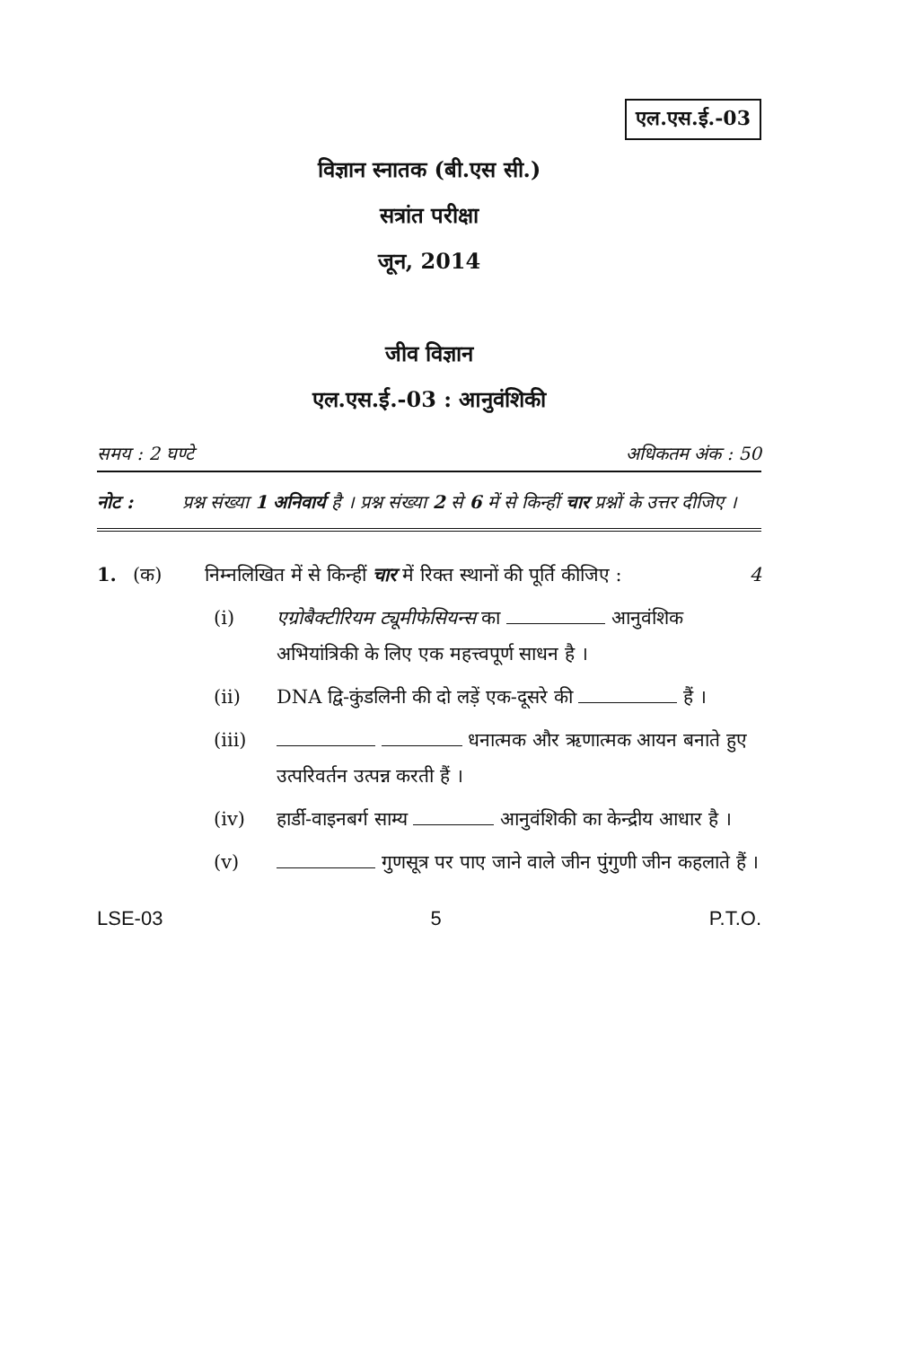एल.एस.ई.-03
विज्ञान स्नातक (बी.एस सी.)
सत्रांत परीक्षा
जून, 2014
जीव विज्ञान
एल.एस.ई.-03 : आनुवंशिकी
समय : 2 घण्टे अधिकतम अंक : 50
नोट : प्रश्न संख्या 1 अनिवार्य है । प्रश्न संख्या 2 से 6 में से किन्हीं चार प्रश्नों के उत्तर दीजिए ।
1. (क) निम्नलिखित में से किन्हीं चार में रिक्त स्थानों की पूर्ति कीजिए : 4
(i) एग्रोबैक्टीरियम ट्यूमीफेसियन्स का आनुवंशिक अभियांत्रिकी के लिए एक महत्त्वपूर्ण साधन है ।
(ii) DNA द्वि-कुंडलिनी की दो लड़ें एक-दूसरे की हैं ।
(iii) धनात्मक और ऋणात्मक आयन बनाते हुए उत्परिवर्तन उत्पन्न करती हैं ।
(iv) हार्डी-वाइनबर्ग साम्य आनुवंशिकी का केन्द्रीय आधार है ।
(v) गुणसूत्र पर पाए जाने वाले जीन पुंगुणी जीन कहलाते हैं ।
LSE-03 5 P.T.O.